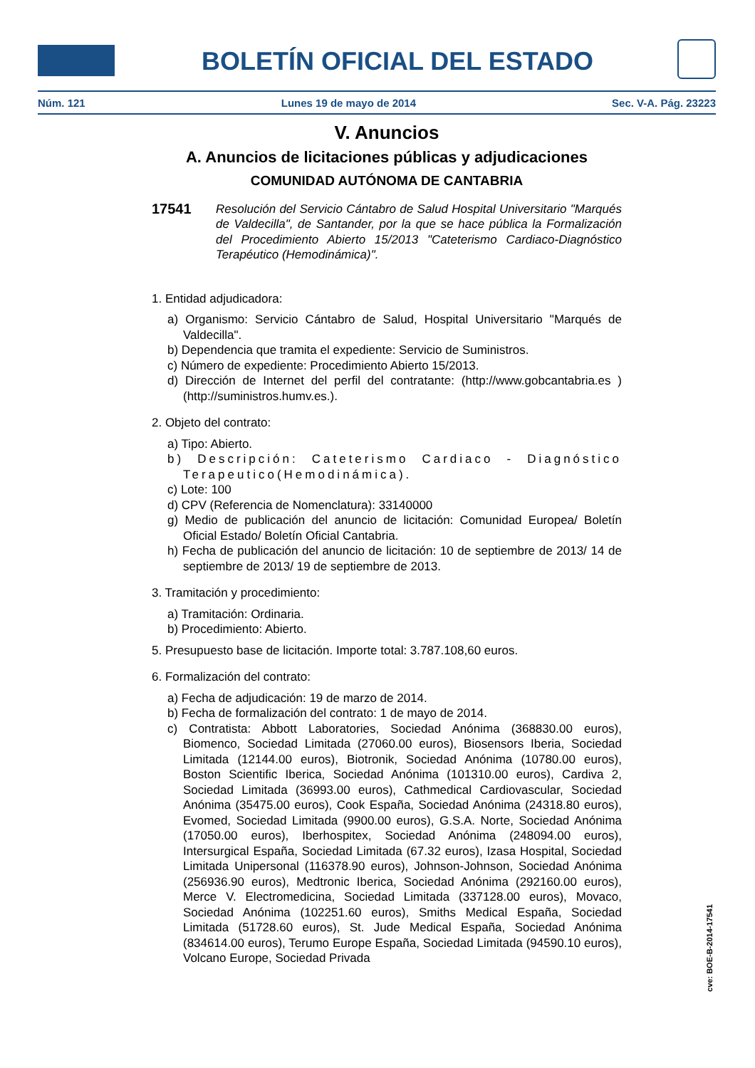BOLETÍN OFICIAL DEL ESTADO
Núm. 121 Lunes 19 de mayo de 2014 Sec. V-A. Pág. 23223
V. Anuncios
A. Anuncios de licitaciones públicas y adjudicaciones
COMUNIDAD AUTÓNOMA DE CANTABRIA
17541
Resolución del Servicio Cántabro de Salud Hospital Universitario "Marqués de Valdecilla", de Santander, por la que se hace pública la Formalización del Procedimiento Abierto 15/2013 "Cateterismo Cardiaco-Diagnóstico Terapéutico (Hemodinámica)".
1. Entidad adjudicadora:
a) Organismo: Servicio Cántabro de Salud, Hospital Universitario "Marqués de Valdecilla".
b) Dependencia que tramita el expediente: Servicio de Suministros.
c) Número de expediente: Procedimiento Abierto 15/2013.
d) Dirección de Internet del perfil del contratante: (http://www.gobcantabria.es ) (http://suministros.humv.es.).
2. Objeto del contrato:
a) Tipo: Abierto.
b) Descripción: Cateterismo Cardiaco - Diagnóstico Terapeutico(Hemodinámica).
c) Lote: 100
d) CPV (Referencia de Nomenclatura): 33140000
g) Medio de publicación del anuncio de licitación: Comunidad Europea/ Boletín Oficial Estado/ Boletín Oficial Cantabria.
h) Fecha de publicación del anuncio de licitación: 10 de septiembre de 2013/ 14 de septiembre de 2013/ 19 de septiembre de 2013.
3. Tramitación y procedimiento:
a) Tramitación: Ordinaria.
b) Procedimiento: Abierto.
5. Presupuesto base de licitación. Importe total: 3.787.108,60 euros.
6. Formalización del contrato:
a) Fecha de adjudicación: 19 de marzo de 2014.
b) Fecha de formalización del contrato: 1 de mayo de 2014.
c) Contratista: Abbott Laboratories, Sociedad Anónima (368830.00 euros), Biomenco, Sociedad Limitada (27060.00 euros), Biosensors Iberia, Sociedad Limitada (12144.00 euros), Biotronik, Sociedad Anónima (10780.00 euros), Boston Scientific Iberica, Sociedad Anónima (101310.00 euros), Cardiva 2, Sociedad Limitada (36993.00 euros), Cathmedical Cardiovascular, Sociedad Anónima (35475.00 euros), Cook España, Sociedad Anónima (24318.80 euros), Evomed, Sociedad Limitada (9900.00 euros), G.S.A. Norte, Sociedad Anónima (17050.00 euros), Iberhospitex, Sociedad Anónima (248094.00 euros), Intersurgical España, Sociedad Limitada (67.32 euros), Izasa Hospital, Sociedad Limitada Unipersonal (116378.90 euros), Johnson-Johnson, Sociedad Anónima (256936.90 euros), Medtronic Iberica, Sociedad Anónima (292160.00 euros), Merce V. Electromedicina, Sociedad Limitada (337128.00 euros), Movaco, Sociedad Anónima (102251.60 euros), Smiths Medical España, Sociedad Limitada (51728.60 euros), St. Jude Medical España, Sociedad Anónima (834614.00 euros), Terumo Europe España, Sociedad Limitada (94590.10 euros), Volcano Europe, Sociedad Privada
cve: BOE-B-2014-17541